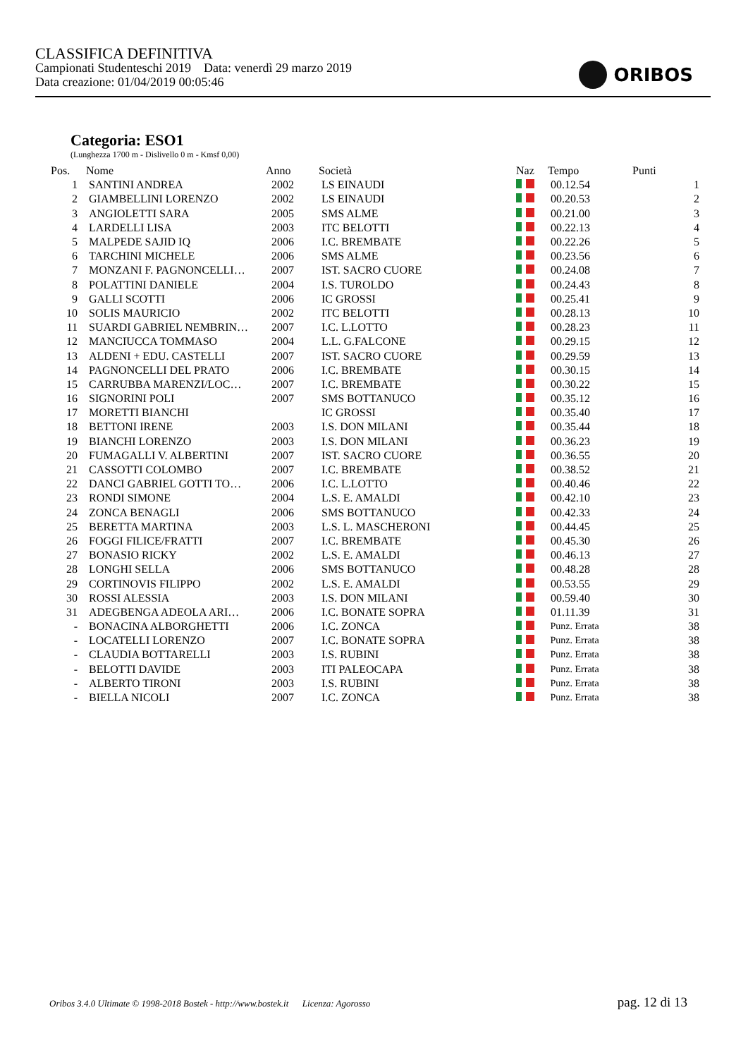CLASSIFICA DEFINITIVA
Campionati Studenteschi 2019 Data: venerdì 29 marzo 2019
Data creazione: 01/04/2019 00:05:46
ORIBOS
Categoria: ESO1
(Lunghezza 1700 m - Dislivello 0 m - Kmsf 0,00)
| Pos. | Nome | Anno | Società | Naz | Tempo | Punti |
| --- | --- | --- | --- | --- | --- | --- |
| 1 | SANTINI ANDREA | 2002 | LS EINAUDI | | 00.12.54 | 1 |
| 2 | GIAMBELLINI LORENZO | 2002 | LS EINAUDI | | 00.20.53 | 2 |
| 3 | ANGIOLETTI SARA | 2005 | SMS ALME | | 00.21.00 | 3 |
| 4 | LARDELLI LISA | 2003 | ITC BELOTTI | | 00.22.13 | 4 |
| 5 | MALPEDE SAJID IQ | 2006 | I.C. BREMBATE | | 00.22.26 | 5 |
| 6 | TARCHINI MICHELE | 2006 | SMS ALME | | 00.23.56 | 6 |
| 7 | MONZANI F. PAGNONCELLI… | 2007 | IST. SACRO CUORE | | 00.24.08 | 7 |
| 8 | POLATTINI DANIELE | 2004 | I.S. TUROLDO | | 00.24.43 | 8 |
| 9 | GALLI SCOTTI | 2006 | IC GROSSI | | 00.25.41 | 9 |
| 10 | SOLIS MAURICIO | 2002 | ITC BELOTTI | | 00.28.13 | 10 |
| 11 | SUARDI GABRIEL NEMBRIN… | 2007 | I.C. L.LOTTO | | 00.28.23 | 11 |
| 12 | MANCIUCCA TOMMASO | 2004 | L.L. G.FALCONE | | 00.29.15 | 12 |
| 13 | ALDENI + EDU. CASTELLI | 2007 | IST. SACRO CUORE | | 00.29.59 | 13 |
| 14 | PAGNONCELLI DEL PRATO | 2006 | I.C. BREMBATE | | 00.30.15 | 14 |
| 15 | CARRUBBA MARENZI/LOC… | 2007 | I.C. BREMBATE | | 00.30.22 | 15 |
| 16 | SIGNORINI POLI | 2007 | SMS BOTTANUCO | | 00.35.12 | 16 |
| 17 | MORETTI BIANCHI | | IC GROSSI | | 00.35.40 | 17 |
| 18 | BETTONI IRENE | 2003 | I.S. DON MILANI | | 00.35.44 | 18 |
| 19 | BIANCHI LORENZO | 2003 | I.S. DON MILANI | | 00.36.23 | 19 |
| 20 | FUMAGALLI V. ALBERTINI | 2007 | IST. SACRO CUORE | | 00.36.55 | 20 |
| 21 | CASSOTTI COLOMBO | 2007 | I.C. BREMBATE | | 00.38.52 | 21 |
| 22 | DANCI GABRIEL GOTTI TO… | 2006 | I.C. L.LOTTO | | 00.40.46 | 22 |
| 23 | RONDI SIMONE | 2004 | L.S. E. AMALDI | | 00.42.10 | 23 |
| 24 | ZONCA BENAGLI | 2006 | SMS BOTTANUCO | | 00.42.33 | 24 |
| 25 | BERETTA MARTINA | 2003 | L.S. L. MASCHERONI | | 00.44.45 | 25 |
| 26 | FOGGI FILICE/FRATTI | 2007 | I.C. BREMBATE | | 00.45.30 | 26 |
| 27 | BONASIO RICKY | 2002 | L.S. E. AMALDI | | 00.46.13 | 27 |
| 28 | LONGHI SELLA | 2006 | SMS BOTTANUCO | | 00.48.28 | 28 |
| 29 | CORTINOVIS FILIPPO | 2002 | L.S. E. AMALDI | | 00.53.55 | 29 |
| 30 | ROSSI ALESSIA | 2003 | I.S. DON MILANI | | 00.59.40 | 30 |
| 31 | ADEGBENGA ADEOLA ARI… | 2006 | I.C. BONATE SOPRA | | 01.11.39 | 31 |
| - | BONACINA ALBORGHETTI | 2006 | I.C. ZONCA | | Punz. Errata | 38 |
| - | LOCATELLI LORENZO | 2007 | I.C. BONATE SOPRA | | Punz. Errata | 38 |
| - | CLAUDIA BOTTARELLI | 2003 | I.S. RUBINI | | Punz. Errata | 38 |
| - | BELOTTI DAVIDE | 2003 | ITI PALEOCAPA | | Punz. Errata | 38 |
| - | ALBERTO TIRONI | 2003 | I.S. RUBINI | | Punz. Errata | 38 |
| - | BIELLA NICOLI | 2007 | I.C. ZONCA | | Punz. Errata | 38 |
Oribos 3.4.0 Ultimate © 1998-2018 Bostek - http://www.bostek.it Licenza: Agorosso pag. 12 di 13